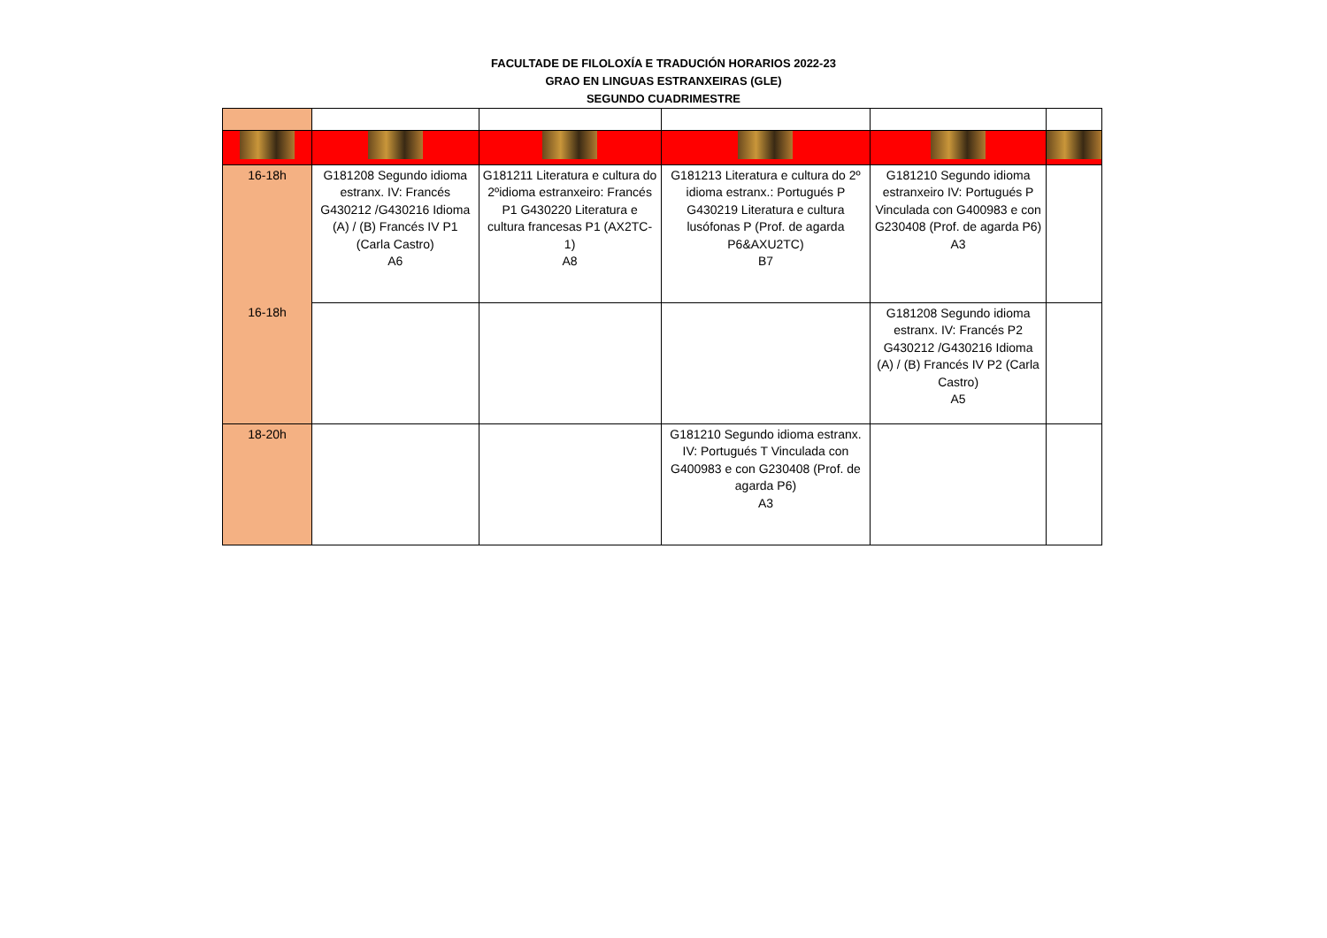FACULTADE DE FILOLOXÍA E TRADUCIÓN HORARIOS 2022-23
GRAO EN LINGUAS ESTRANXEIRAS (GLE)
SEGUNDO CUADRIMESTRE
| 16-18h | G181208 Segundo idioma estranx. IV: Francés G430212 /G430216 Idioma (A) / (B) Francés IV P1 (Carla Castro) A6 | G181211 Literatura e cultura do 2ºidioma estranxeiro: Francés P1 G430220 Literatura e cultura francesas P1 (AX2TC-1) A8 | G181213 Literatura e cultura do 2º idioma estranx.: Portugués P G430219 Literatura e cultura lusófonas P (Prof. de agarda P6&AXU2TC) B7 | G181210 Segundo idioma estranxeiro IV: Portugués P Vinculada con G400983 e con G230408 (Prof. de agarda P6) A3 | |
| 16-18h | | | | G181208 Segundo idioma estranx. IV: Francés P2 G430212 /G430216 Idioma (A) / (B) Francés IV P2 (Carla Castro) A5 | |
| 18-20h | | | G181210 Segundo idioma estranx. IV: Portugués T Vinculada con G400983 e con G230408 (Prof. de agarda P6) A3 | | |